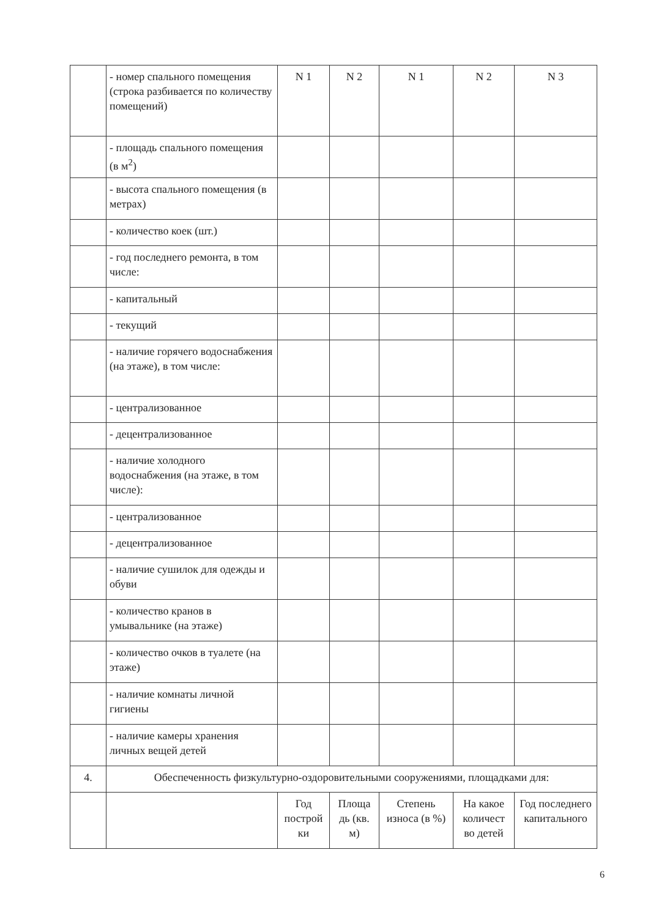| | - номер спального помещения (строка разбивается по количеству помещений) | N 1 | N 2 | N 1 | N 2 | N 3 |
| | - площадь спального помещения (в м<sup>2</sup>) | | | | | |
| | - высота спального помещения (в метрах) | | | | | |
| | - количество коек (шт.) | | | | | |
| | - год последнего ремонта, в том числе: | | | | | |
| | - капитальный | | | | | |
| | - текущий | | | | | |
| | - наличие горячего водоснабжения (на этаже), в том числе: | | | | | |
| | - централизованное | | | | | |
| | - децентрализованное | | | | | |
| | - наличие холодного водоснабжения (на этаже, в том числе): | | | | | |
| | - централизованное | | | | | |
| | - децентрализованное | | | | | |
| | - наличие сушилок для одежды и обуви | | | | | |
| | - количество кранов в умывальнике (на этаже) | | | | | |
| | - количество очков в туалете (на этаже) | | | | | |
| | - наличие комнаты личной гигиены | | | | | |
| | - наличие камеры хранения личных вещей детей | | | | | |
| 4. | Обеспеченность физкультурно-оздоровительными сооружениями, площадками для: | | | | | |
| | | Год построй ки | Площа дь (кв. м) | Степень износа (в %) | На какое количест во детей | Год последнего капитального |
6